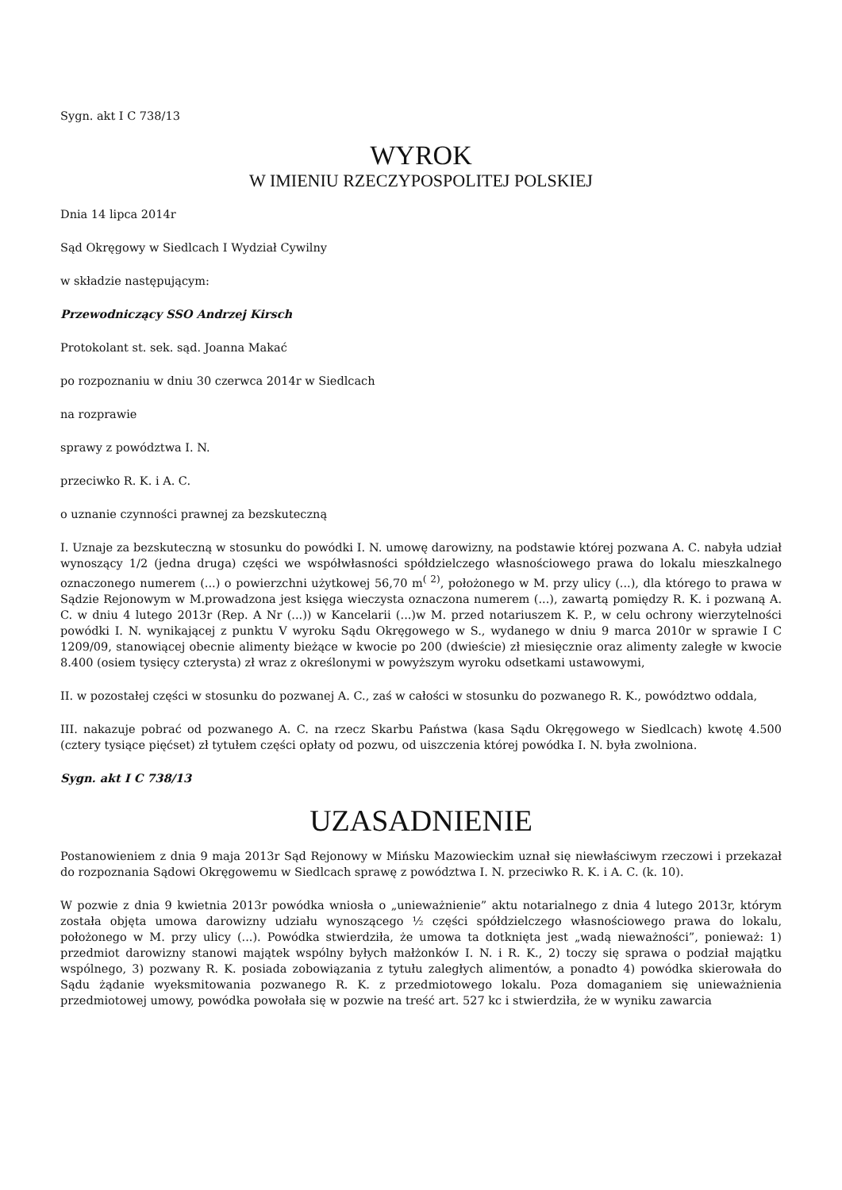Sygn. akt I C 738/13
WYROK
W IMIENIU RZECZYPOSPOLITEJ POLSKIEJ
Dnia 14 lipca 2014r
Sąd Okręgowy w Siedlcach I Wydział Cywilny
w składzie następującym:
Przewodniczący SSO Andrzej Kirsch
Protokolant st. sek. sąd. Joanna Makać
po rozpoznaniu w dniu 30 czerwca 2014r w Siedlcach
na rozprawie
sprawy z powództwa I. N.
przeciwko R. K. i A. C.
o uznanie czynności prawnej za bezskuteczną
I. Uznaje za bezskuteczną w stosunku do powódki I. N. umowę darowizny, na podstawie której pozwana A. C. nabyła udział wynoszący 1/2 (jedna druga) części we współwłasności spółdzielczego własnościowego prawa do lokalu mieszkalnego oznaczonego numerem (...) o powierzchni użytkowej 56,70 m<sup>( 2)</sup>, położonego w M. przy ulicy (...), dla którego to prawa w Sądzie Rejonowym w M.prowadzona jest księga wieczysta oznaczona numerem (...), zawartą pomiędzy R. K. i pozwaną A. C. w dniu 4 lutego 2013r (Rep. A Nr (...)) w Kancelarii (...)w M. przed notariuszem K. P., w celu ochrony wierzytelności powódki I. N. wynikającej z punktu V wyroku Sądu Okręgowego w S., wydanego w dniu 9 marca 2010r w sprawie I C 1209/09, stanowiącej obecnie alimenty bieżące w kwocie po 200 (dwieście) zł miesięcznie oraz alimenty zaległe w kwocie 8.400 (osiem tysięcy czterysta) zł wraz z określonymi w powyższym wyroku odsetkami ustawowymi,
II. w pozostałej części w stosunku do pozwanej A. C., zaś w całości w stosunku do pozwanego R. K., powództwo oddala,
III. nakazuje pobrać od pozwanego A. C. na rzecz Skarbu Państwa (kasa Sądu Okręgowego w Siedlcach) kwotę 4.500 (cztery tysiące pięćset) zł tytułem części opłaty od pozwu, od uiszczenia której powódka I. N. była zwolniona.
Sygn. akt I C 738/13
UZASADNIENIE
Postanowieniem z dnia 9 maja 2013r Sąd Rejonowy w Mińsku Mazowieckim uznał się niewłaściwym rzeczowi i przekazał do rozpoznania Sądowi Okręgowemu w Siedlcach sprawę z powództwa I. N. przeciwko R. K. i A. C. (k. 10).
W pozwie z dnia 9 kwietnia 2013r powódka wniosła o „unieważnienie” aktu notarialnego z dnia 4 lutego 2013r, którym została objęta umowa darowizny udziału wynoszącego ½ części spółdzielczego własnościowego prawa do lokalu, położonego w M. przy ulicy (...). Powódka stwierdziła, że umowa ta dotknięta jest „wadą nieważności”, ponieważ: 1) przedmiot darowizny stanowi majątek wspólny byłych małżonków I. N. i R. K., 2) toczy się sprawa o podział majątku wspólnego, 3) pozwany R. K. posiada zobowiązania z tytułu zaległych alimentów, a ponadto 4) powódka skierowała do Sądu żądanie wyeksmitowania pozwanego R. K. z przedmiotowego lokalu. Poza domaganiem się unieważnienia przedmiotowej umowy, powódka powołała się w pozwie na treść art. 527 kc i stwierdziła, że w wyniku zawarcia